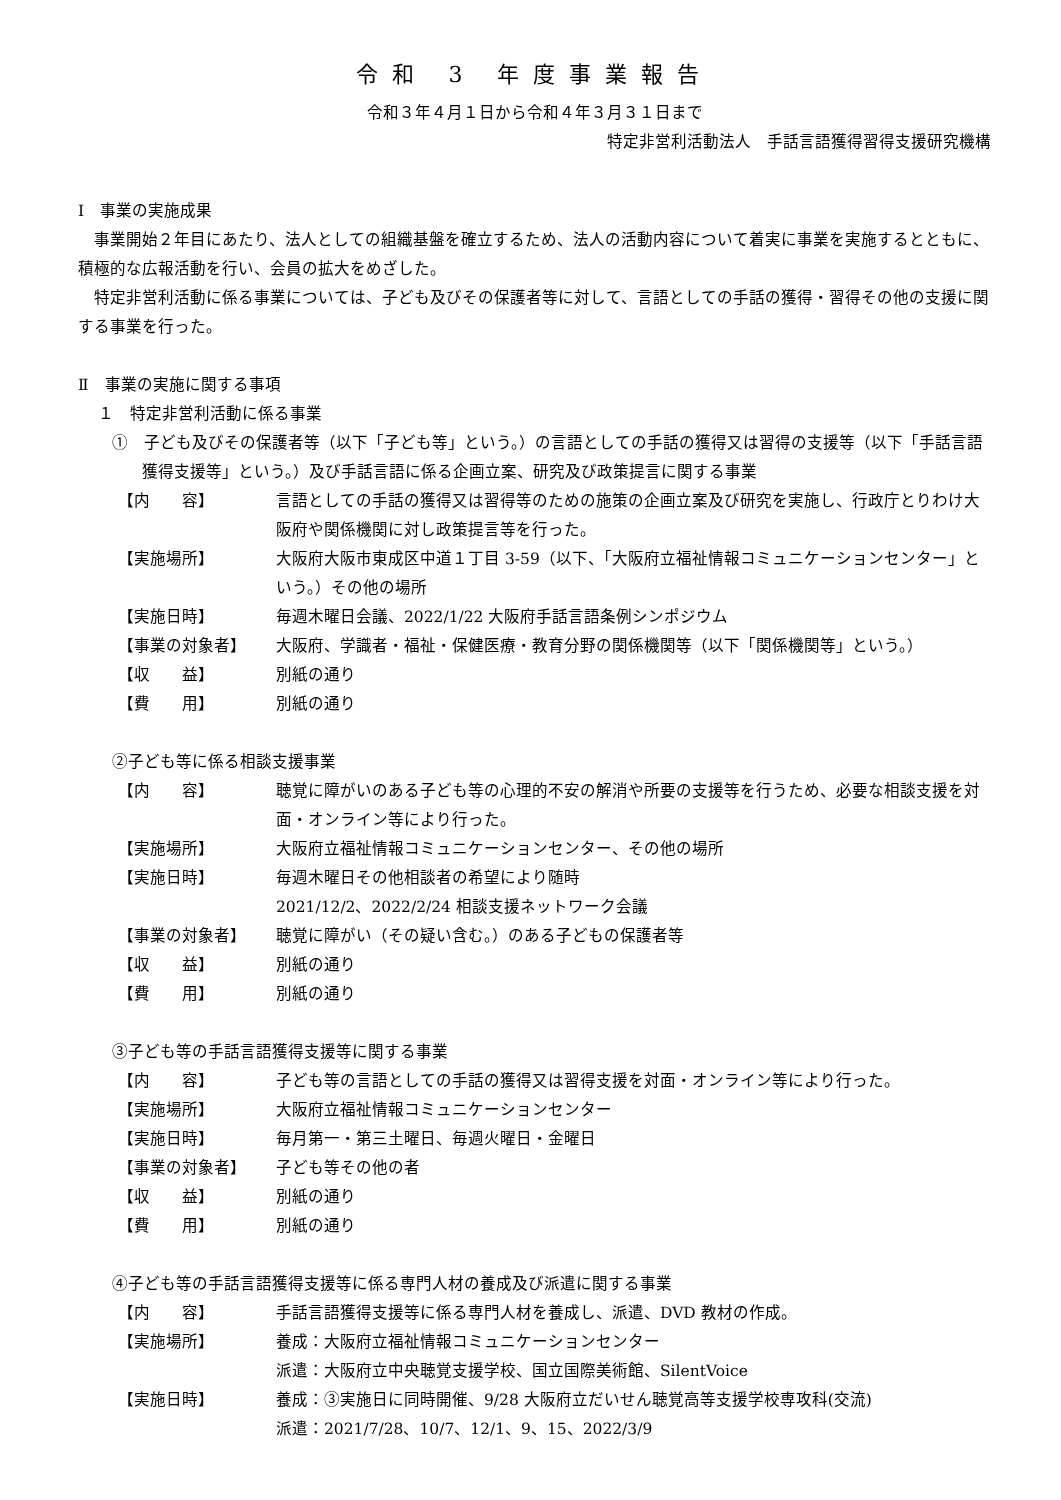令和 3 年度事業報告
令和３年４月１日から令和４年３月３１日まで
特定非営利活動法人　手話言語獲得習得支援研究機構
Ⅰ　事業の実施成果
事業開始２年目にあたり、法人としての組織基盤を確立するため、法人の活動内容について着実に事業を実施するとともに、積極的な広報活動を行い、会員の拡大をめざした。
特定非営利活動に係る事業については、子ども及びその保護者等に対して、言語としての手話の獲得・習得その他の支援に関する事業を行った。
Ⅱ　事業の実施に関する事項
１　特定非営利活動に係る事業
①　子ども及びその保護者等（以下「子ども等」という。）の言語としての手話の獲得又は習得の支援等（以下「手話言語獲得支援等」という。）及び手話言語に係る企画立案、研究及び政策提言に関する事業
【内　　容】 言語としての手話の獲得又は習得等のための施策の企画立案及び研究を実施し、行政庁とりわけ大阪府や関係機関に対し政策提言等を行った。
【実施場所】 大阪府大阪市東成区中道１丁目 3-59（以下、「大阪府立福祉情報コミュニケーションセンター」という。）その他の場所
【実施日時】 毎週木曜日会議、2022/1/22 大阪府手話言語条例シンポジウム
【事業の対象者】 大阪府、学識者・福祉・保健医療・教育分野の関係機関等（以下「関係機関等」という。）
【収　　益】 別紙の通り
【費　　用】 別紙の通り
②子ども等に係る相談支援事業
【内　　容】 聴覚に障がいのある子ども等の心理的不安の解消や所要の支援等を行うため、必要な相談支援を対面・オンライン等により行った。
【実施場所】 大阪府立福祉情報コミュニケーションセンター、その他の場所
【実施日時】 毎週木曜日その他相談者の希望により随時
2021/12/2、2022/2/24 相談支援ネットワーク会議
【事業の対象者】 聴覚に障がい（その疑い含む。）のある子どもの保護者等
【収　　益】 別紙の通り
【費　　用】 別紙の通り
③子ども等の手話言語獲得支援等に関する事業
【内　　容】 子ども等の言語としての手話の獲得又は習得支援を対面・オンライン等により行った。
【実施場所】 大阪府立福祉情報コミュニケーションセンター
【実施日時】 毎月第一・第三土曜日、毎週火曜日・金曜日
【事業の対象者】 子ども等その他の者
【収　　益】 別紙の通り
【費　　用】 別紙の通り
④子ども等の手話言語獲得支援等に係る専門人材の養成及び派遣に関する事業
【内　　容】 手話言語獲得支援等に係る専門人材を養成し、派遣、DVD 教材の作成。
【実施場所】 養成：大阪府立福祉情報コミュニケーションセンター
派遣：大阪府立中央聴覚支援学校、国立国際美術館、SilentVoice
【実施日時】 養成：③実施日に同時開催、9/28 大阪府立だいせん聴覚高等支援学校専攻科(交流)
派遣：2021/7/28、10/7、12/1、9、15、2022/3/9